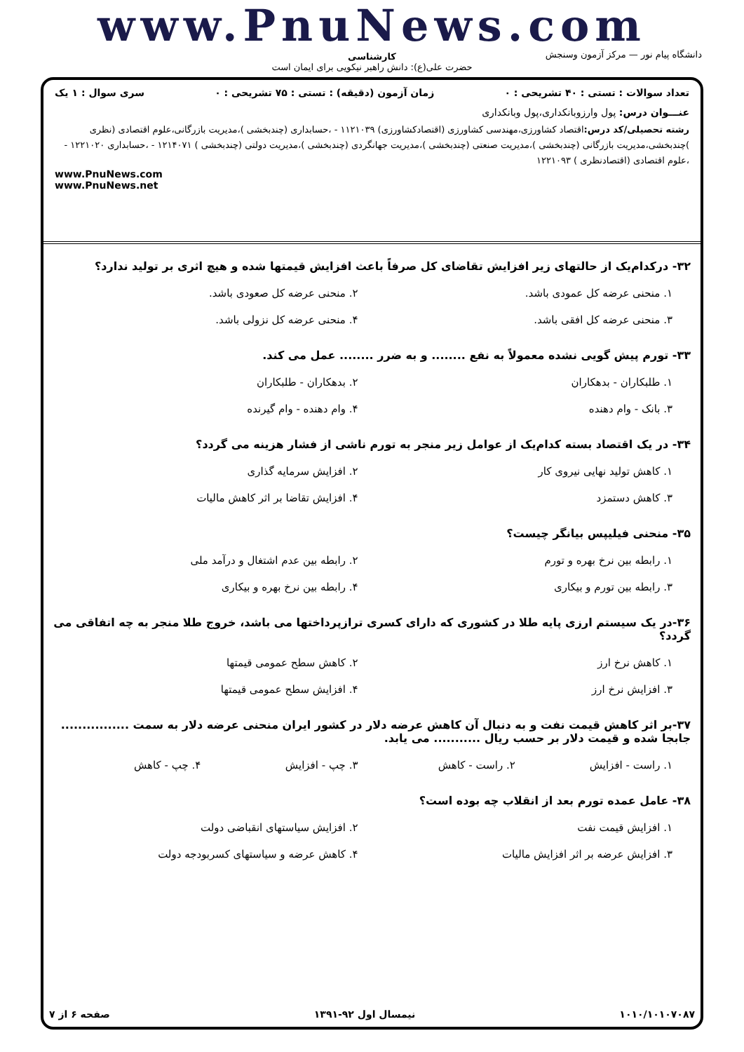www.PnuNews.com
کارشناسی
حضرت علی(ع): دانش راهبر نیکویی برای ایمان است
دانشگاه پیام نور — مرکز آزمون وسنجش
تعداد سوالات : تستی : ۴۰ تشریحی : ۰ زمان آزمون (دقیقه) : تستی : ۷۵ تشریحی : ۰ سری سوال : ۱ یک
عنـــوان درس: پول وارزوبانکداری،پول وبانکداری
رشته تحصیلی/کد درس: اقتصاد کشاورزی،مهندسی کشاورزی (اقتصادکشاورزی) ۱۱۲۱۰۳۹ - ،حسابداری (چندبخشی )،مدیریت بازرگانی،علوم اقتصادی (نظری )چندبخشی،مدیریت بازرگانی (چندبخشی )،مدیریت صنعتی (چندبخشی )،مدیریت جهانگردی (چندبخشی )،مدیریت دولتی (چندبخشی ) ۱۲۱۴۰۷۱ - ،حسابداری ۱۲۲۱۰۲۰ - ،علوم اقتصادی (اقتصادنظری ) ۱۲۲۱۰۹۳
www.PnuNews.com
www.PnuNews.net
۳۲- درکدام‌یک از حالتهای زیر افزایش تقاضای کل صرفاً باعث افزایش قیمتها شده و هیچ اثری بر تولید ندارد؟
۱. منحنی عرضه کل عمودی باشد.
۲. منحنی عرضه کل صعودی باشد.
۳. منحنی عرضه کل افقی باشد.
۴. منحنی عرضه کل نزولی باشد.
۳۳- تورم پیش گویی نشده معمولاً به نفع ........ و به ضرر ........ عمل می کند.
۱. طلبکاران - بدهکاران
۲. بدهکاران - طلبکاران
۳. بانک - وام دهنده
۴. وام دهنده - وام گیرنده
۳۴- در یک اقتصاد بسته کدام‌یک از عوامل زیر منجر به تورم ناشی از فشار هزینه می گردد؟
۱. کاهش تولید نهایی نیروی کار
۲. افزایش سرمایه گذاری
۳. کاهش دستمزد
۴. افزایش تقاضا بر اثر کاهش مالیات
۳۵- منحنی فیلیپس بیانگر چیست؟
۱. رابطه بین نرخ بهره و تورم
۲. رابطه بین عدم اشتغال و درآمد ملی
۳. رابطه بین تورم و بیکاری
۴. رابطه بین نرخ بهره و بیکاری
۳۶-در یک سیستم ارزی پایه طلا در کشوری که دارای کسری ترازپرداختها می باشد، خروج طلا منجر به چه اتفاقی می گردد؟
۱. کاهش نرخ ارز
۲. کاهش سطح عمومی قیمتها
۳. افزایش نرخ ارز
۴. افزایش سطح عمومی قیمتها
۳۷-بر اثر کاهش قیمت نفت و به دنبال آن کاهش عرضه دلار در کشور ایران منحنی عرضه دلار به سمت ................ جابجا شده و قیمت دلار بر حسب ریال ........... می یابد.
۱. راست - افزایش
۲. راست - کاهش
۳. چپ - افزایش
۴. چپ - کاهش
۳۸- عامل عمده تورم بعد از انقلاب چه بوده است؟
۱. افزایش قیمت نفت
۲. افزایش سیاستهای انقباضی دولت
۳. افزایش عرضه بر اثر افزایش مالیات
۴. کاهش عرضه و سیاستهای کسربودجه دولت
۱۰۱۰/۱۰۱۰۷۰۸۷ نیمسال اول ۹۲-۱۳۹۱ صفحه ۶ از ۷